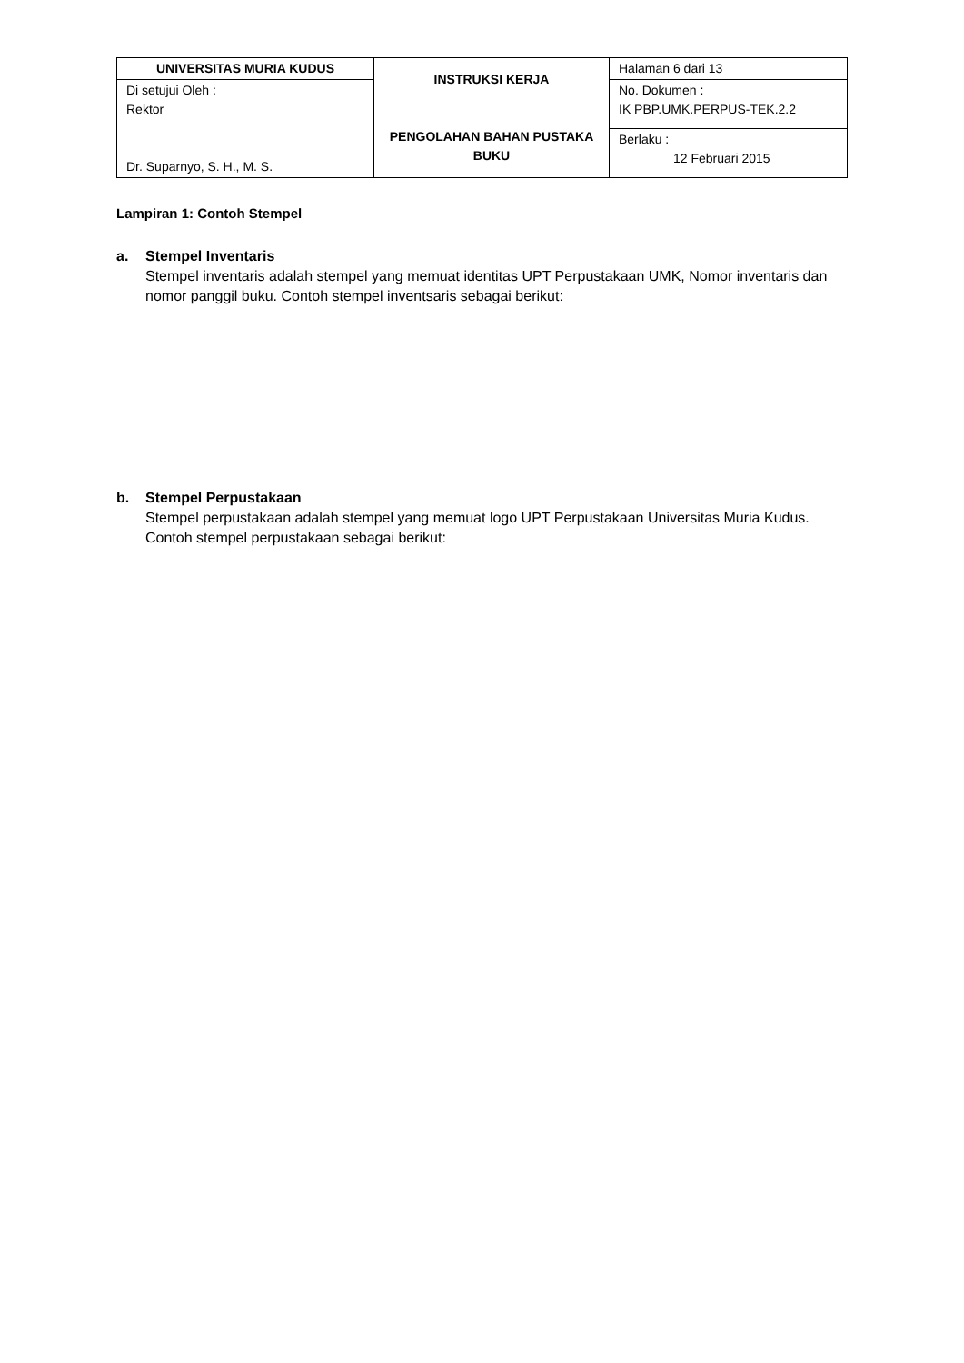| UNIVERSITAS MURIA KUDUS | INSTRUKSI KERJA PENGOLAHAN BAHAN PUSTAKA BUKU | Halaman 6 dari 13 |
| Di setujui Oleh : Rektor Dr. Suparnyo, S. H., M. S. | | No. Dokumen : IK PBP.UMK.PERPUS-TEK.2.2 |
| | | Berlaku : 12 Februari 2015 |
Lampiran 1: Contoh Stempel
a. Stempel Inventaris
Stempel inventaris adalah stempel yang memuat identitas UPT Perpustakaan UMK, Nomor inventaris dan nomor panggil buku. Contoh stempel inventsaris sebagai berikut:
b. Stempel Perpustakaan
Stempel perpustakaan adalah stempel yang memuat logo UPT Perpustakaan Universitas Muria Kudus. Contoh stempel perpustakaan sebagai berikut: